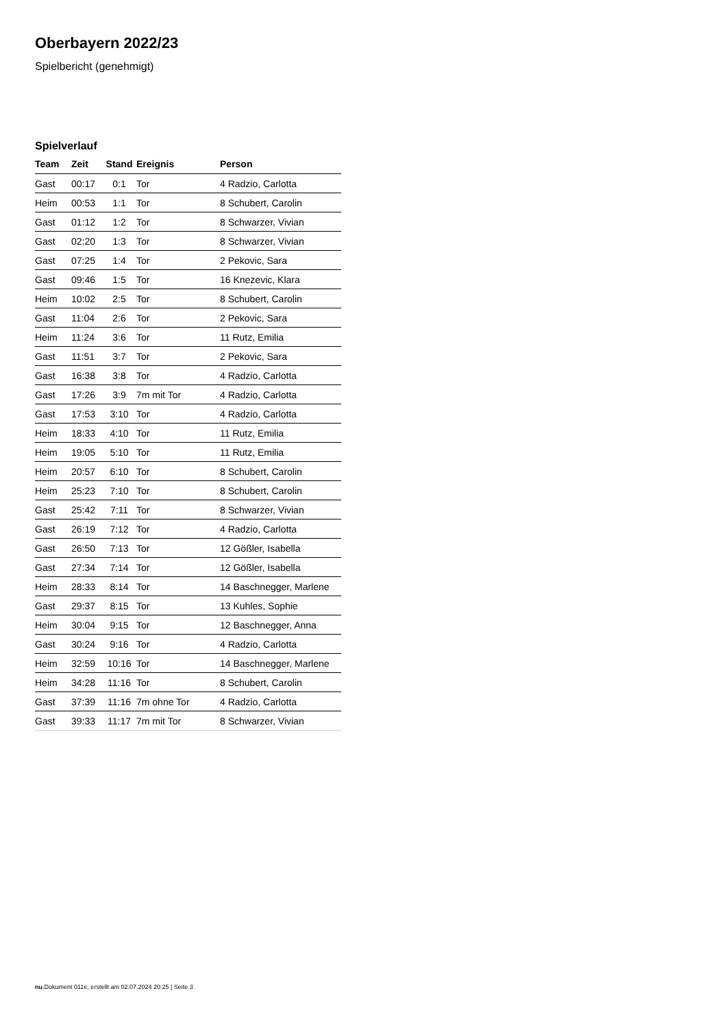Oberbayern 2022/23
Spielbericht (genehmigt)
Spielverlauf
| Team | Zeit | Stand | Ereignis | Person |
| --- | --- | --- | --- | --- |
| Gast | 00:17 | 0:1 | Tor | 4 Radzio, Carlotta |
| Heim | 00:53 | 1:1 | Tor | 8 Schubert, Carolin |
| Gast | 01:12 | 1:2 | Tor | 8 Schwarzer, Vivian |
| Gast | 02:20 | 1:3 | Tor | 8 Schwarzer, Vivian |
| Gast | 07:25 | 1:4 | Tor | 2 Pekovic, Sara |
| Gast | 09:46 | 1:5 | Tor | 16 Knezevic, Klara |
| Heim | 10:02 | 2:5 | Tor | 8 Schubert, Carolin |
| Gast | 11:04 | 2:6 | Tor | 2 Pekovic, Sara |
| Heim | 11:24 | 3:6 | Tor | 11 Rutz, Emilia |
| Gast | 11:51 | 3:7 | Tor | 2 Pekovic, Sara |
| Gast | 16:38 | 3:8 | Tor | 4 Radzio, Carlotta |
| Gast | 17:26 | 3:9 | 7m mit Tor | 4 Radzio, Carlotta |
| Gast | 17:53 | 3:10 | Tor | 4 Radzio, Carlotta |
| Heim | 18:33 | 4:10 | Tor | 11 Rutz, Emilia |
| Heim | 19:05 | 5:10 | Tor | 11 Rutz, Emilia |
| Heim | 20:57 | 6:10 | Tor | 8 Schubert, Carolin |
| Heim | 25:23 | 7:10 | Tor | 8 Schubert, Carolin |
| Gast | 25:42 | 7:11 | Tor | 8 Schwarzer, Vivian |
| Gast | 26:19 | 7:12 | Tor | 4 Radzio, Carlotta |
| Gast | 26:50 | 7:13 | Tor | 12 Gößler, Isabella |
| Gast | 27:34 | 7:14 | Tor | 12 Gößler, Isabella |
| Heim | 28:33 | 8:14 | Tor | 14 Baschnegger, Marlene |
| Gast | 29:37 | 8:15 | Tor | 13 Kuhles, Sophie |
| Heim | 30:04 | 9:15 | Tor | 12 Baschnegger, Anna |
| Gast | 30:24 | 9:16 | Tor | 4 Radzio, Carlotta |
| Heim | 32:59 | 10:16 | Tor | 14 Baschnegger, Marlene |
| Heim | 34:28 | 11:16 | Tor | 8 Schubert, Carolin |
| Gast | 37:39 | 11:16 | 7m ohne Tor | 4 Radzio, Carlotta |
| Gast | 39:33 | 11:17 | 7m mit Tor | 8 Schwarzer, Vivian |
nu.Dokument 011e, erstellt am 02.07.2024 20:25 | Seite 3